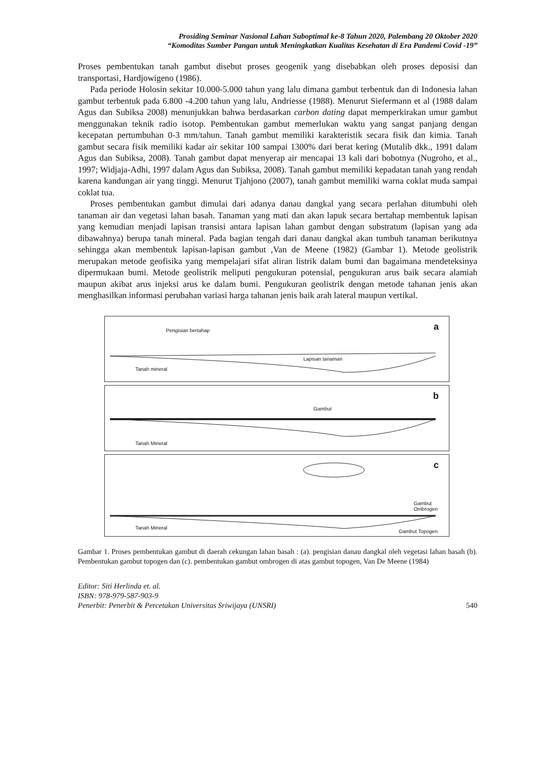Prosiding Seminar Nasional Lahan Suboptimal ke-8 Tahun 2020, Palembang 20 Oktober 2020
“Komoditas Sumber Pangan untuk Meningkatkan Kualitas Kesehatan di Era Pandemi Covid -19”
Proses pembentukan tanah gambut disebut proses geogenik yang disebabkan oleh proses deposisi dan transportasi, Hardjowigeno (1986).
Pada periode Holosin sekitar 10.000-5.000 tahun yang lalu dimana gambut terbentuk dan di Indonesia lahan gambut terbentuk pada 6.800 -4.200 tahun yang lalu, Andriesse (1988). Menurut Siefermann et al (1988 dalam Agus dan Subiksa 2008) menunjukkan bahwa berdasarkan carbon dating dapat memperkirakan umur gambut menggunakan teknik radio isotop. Pembentukan gambut memerlukan waktu yang sangat panjang dengan kecepatan pertumbuhan 0-3 mm/tahun. Tanah gambut memiliki karakteristik secara fisik dan kimia. Tanah gambut secara fisik memiliki kadar air sekitar 100 sampai 1300% dari berat kering (Mutalib dkk., 1991 dalam Agus dan Subiksa, 2008). Tanah gambut dapat menyerap air mencapai 13 kali dari bobotnya (Nugroho, et al., 1997; Widjaja-Adhi, 1997 dalam Agus dan Subiksa, 2008). Tanah gambut memiliki kepadatan tanah yang rendah karena kandungan air yang tinggi. Menurut Tjahjono (2007), tanah gambut memiliki warna coklat muda sampai coklat tua.
Proses pembentukan gambut dimulai dari adanya danau dangkal yang secara perlahan ditumbuhi oleh tanaman air dan vegetasi lahan basah. Tanaman yang mati dan akan lapuk secara bertahap membentuk lapisan yang kemudian menjadi lapisan transisi antara lapisan lahan gambut dengan substratum (lapisan yang ada dibawahnya) berupa tanah mineral. Pada bagian tengah dari danau dangkal akan tumbuh tanaman berikutnya sehingga akan membentuk lapisan-lapisan gambut ,Van de Meene (1982) (Gambar 1). Metode geolistrik merupakan metode geofisika yang mempelajari sifat aliran listrik dalam bumi dan bagaimana mendeteksinya dipermukaan bumi. Metode geolistrik meliputi pengukuran potensial, pengukuran arus baik secara alamiah maupun akibat arus injeksi arus ke dalam bumi. Pengukuran geolistrik dengan metode tahanan jenis akan menghasilkan informasi perubahan variasi harga tahanan jenis baik arah lateral maupun vertikal.
Pengisian bertahap a
Lapisan tanaman
Tanah mineral
b
Gambut
Tanah Mineral
c
Gambut
Ombrogen
Tanah Mineral
Gambut Topogen
Gambar 1. Proses pembentukan gambut di daerah cekungan lahan basah : (a). pengisian danau dangkal oleh vegetasi lahan basah (b). Pembentukan gambut topogen dan (c). pembentukan gambut ombrogen di atas gambut topogen, Van De Meene (1984)
Editor: Siti Herlinda et. al.
ISBN: 978-979-587-903-9
Penerbit: Penerbit & Percetakan Universitas Sriwijaya (UNSRI) 540